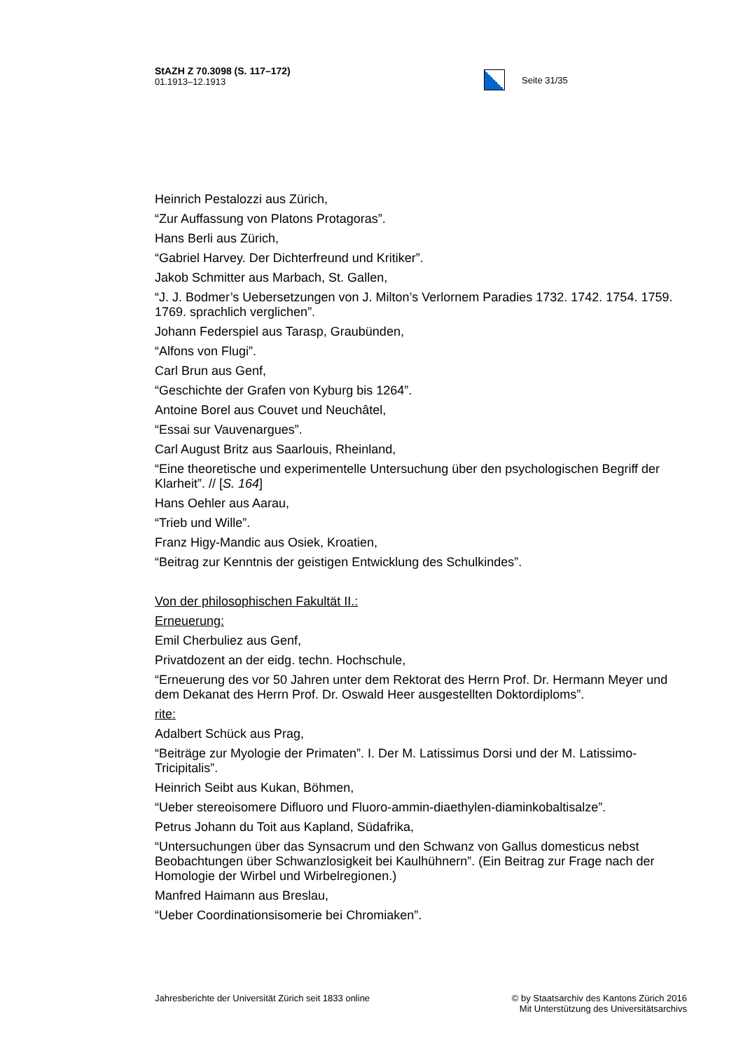StAZH Z 70.3098 (S. 117–172)
01.1913–12.1913
Seite 31/35
Heinrich Pestalozzi aus Zürich,
“Zur Auffassung von Platons Protagoras”.
Hans Berli aus Zürich,
“Gabriel Harvey. Der Dichterfreund und Kritiker”.
Jakob Schmitter aus Marbach, St. Gallen,
“J. J. Bodmer’s Uebersetzungen von J. Milton’s Verlornem Paradies 1732. 1742. 1754. 1759. 1769. sprachlich verglichen”.
Johann Federspiel aus Tarasp, Graubünden,
“Alfons von Flugi”.
Carl Brun aus Genf,
“Geschichte der Grafen von Kyburg bis 1264”.
Antoine Borel aus Couvet und Neuchâtel,
“Essai sur Vauvenargues”.
Carl August Britz aus Saarlouis, Rheinland,
“Eine theoretische und experimentelle Untersuchung über den psychologischen Begriff der Klarheit”. // [S. 164]
Hans Oehler aus Aarau,
“Trieb und Wille”.
Franz Higy-Mandic aus Osiek, Kroatien,
“Beitrag zur Kenntnis der geistigen Entwicklung des Schulkindes”.
Von der philosophischen Fakultät II.:
Erneuerung:
Emil Cherbuliez aus Genf,
Privatdozent an der eidg. techn. Hochschule,
“Erneuerung des vor 50 Jahren unter dem Rektorat des Herrn Prof. Dr. Hermann Meyer und dem Dekanat des Herrn Prof. Dr. Oswald Heer ausgestellten Doktordiploms”.
rite:
Adalbert Schück aus Prag,
“Beiträge zur Myologie der Primaten”. I. Der M. Latissimus Dorsi und der M. Latissimo-Tricipitalis”.
Heinrich Seibt aus Kukan, Böhmen,
“Ueber stereoisomere Difluoro und Fluoro-ammin-diaethylen-diaminkobaltisalze”.
Petrus Johann du Toit aus Kapland, Südafrika,
“Untersuchungen über das Synsacrum und den Schwanz von Gallus domesticus nebst Beobachtungen über Schwanzlosigkeit bei Kaulhühnern”. (Ein Beitrag zur Frage nach der Homologie der Wirbel und Wirbelregionen.)
Manfred Haimann aus Breslau,
“Ueber Coordinationsisomerie bei Chromiaken”.
Jahresberichte der Universität Zürich seit 1833 online
© by Staatsarchiv des Kantons Zürich 2016
Mit Unterstützung des Universitätsarchivs